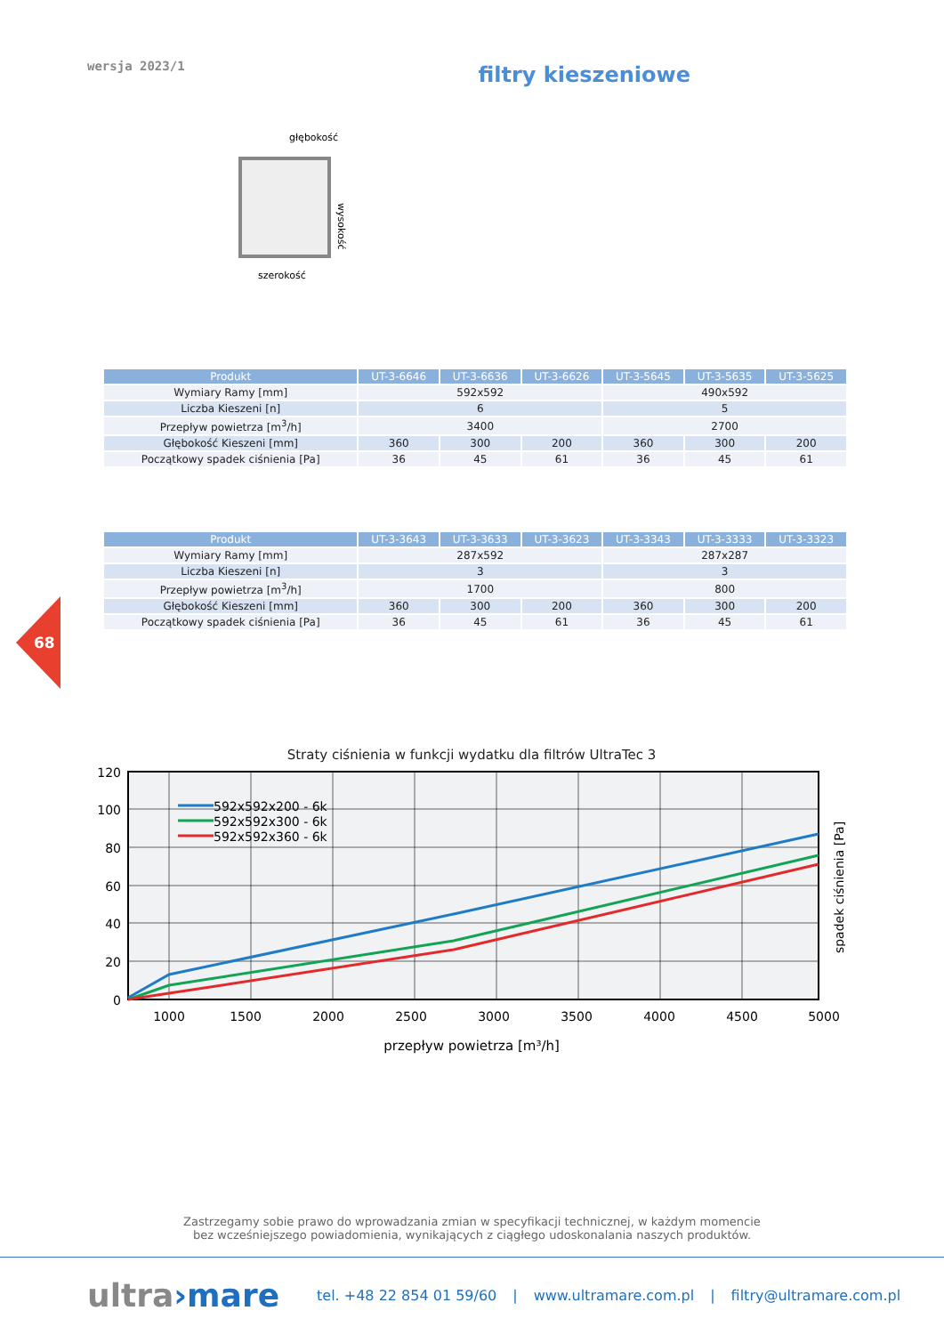wersja 2023/1
filtry kieszeniowe
głębokość
szerokość
wysokość
| Produkt | UT-3-6646 | UT-3-6636 | UT-3-6626 | UT-3-5645 | UT-3-5635 | UT-3-5625 |
| --- | --- | --- | --- | --- | --- | --- |
| Wymiary Ramy [mm] | 592x592 | | | 490x592 | | |
| Liczba Kieszeni [n] | 6 | | | 5 | | |
| Przepływ powietrza [m<sup>3</sup>/h] | 3400 | | | 2700 | | |
| Głębokość Kieszeni [mm] | 360 | 300 | 200 | 360 | 300 | 200 |
| Początkowy spadek ciśnienia [Pa] | 36 | 45 | 61 | 36 | 45 | 61 |
| Produkt | UT-3-3643 | UT-3-3633 | UT-3-3623 | UT-3-3343 | UT-3-3333 | UT-3-3323 |
| --- | --- | --- | --- | --- | --- | --- |
| Wymiary Ramy [mm] | 287x592 | | | 287x287 | | |
| Liczba Kieszeni [n] | 3 | | | 3 | | |
| Przepływ powietrza [m<sup>3</sup>/h] | 1700 | | | 800 | | |
| Głębokość Kieszeni [mm] | 360 | 300 | 200 | 360 | 300 | 200 |
| Początkowy spadek ciśnienia [Pa] | 36 | 45 | 61 | 36 | 45 | 61 |
68
Straty ciśnienia w funkcji wydatku dla filtrów UltraTec 3
592x592x200 - 6k
592x592x300 - 6k
592x592x360 - 6k
120
100
80
60
40
20
0
1000
1500
2000
2500
3000
3500
4000
4500
5000
przepływ powietrza [m³/h]
spadek ciśnienia [Pa]
Zastrzegamy sobie prawo do wprowadzania zmian w specyfikacji technicznej, w każdym momencie
bez wcześniejszego powiadomienia, wynikających z ciągłego udoskonalania naszych produktów.
ultra›mare tel. +48 22 854 01 59/60 | www.ultramare.com.pl | filtry@ultramare.com.pl